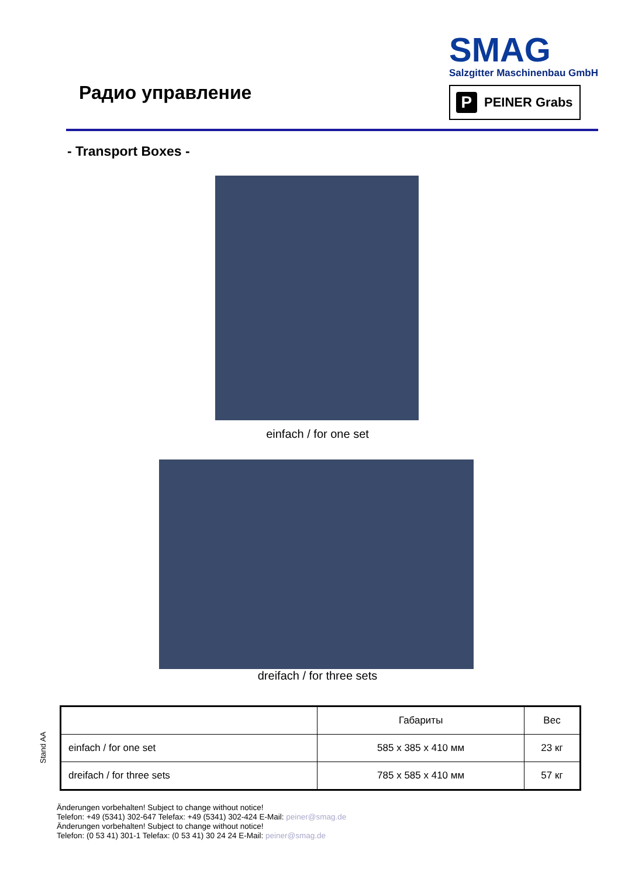SMAG
Salzgitter Maschinenbau GmbH
P PEINER Grabs
Радио управление
- Transport Boxes -
einfach / for one set
dreifach / for three sets
Stand AA
| | Габариты | Вес |
| --- | --- | --- |
| einfach / for one set | 585 x 385 x 410 мм | 23 кг |
| dreifach / for three sets | 785 x 585 x 410 мм | 57 кг |
Änderungen vorbehalten! Subject to change without notice!
Telefon: +49 (5341) 302-647 Telefax: +49 (5341) 302-424 E-Mail: peiner@smag.de
Änderungen vorbehalten! Subject to change without notice!
Telefon: (0 53 41) 301-1 Telefax: (0 53 41) 30 24 24 E-Mail: peiner@smag.de